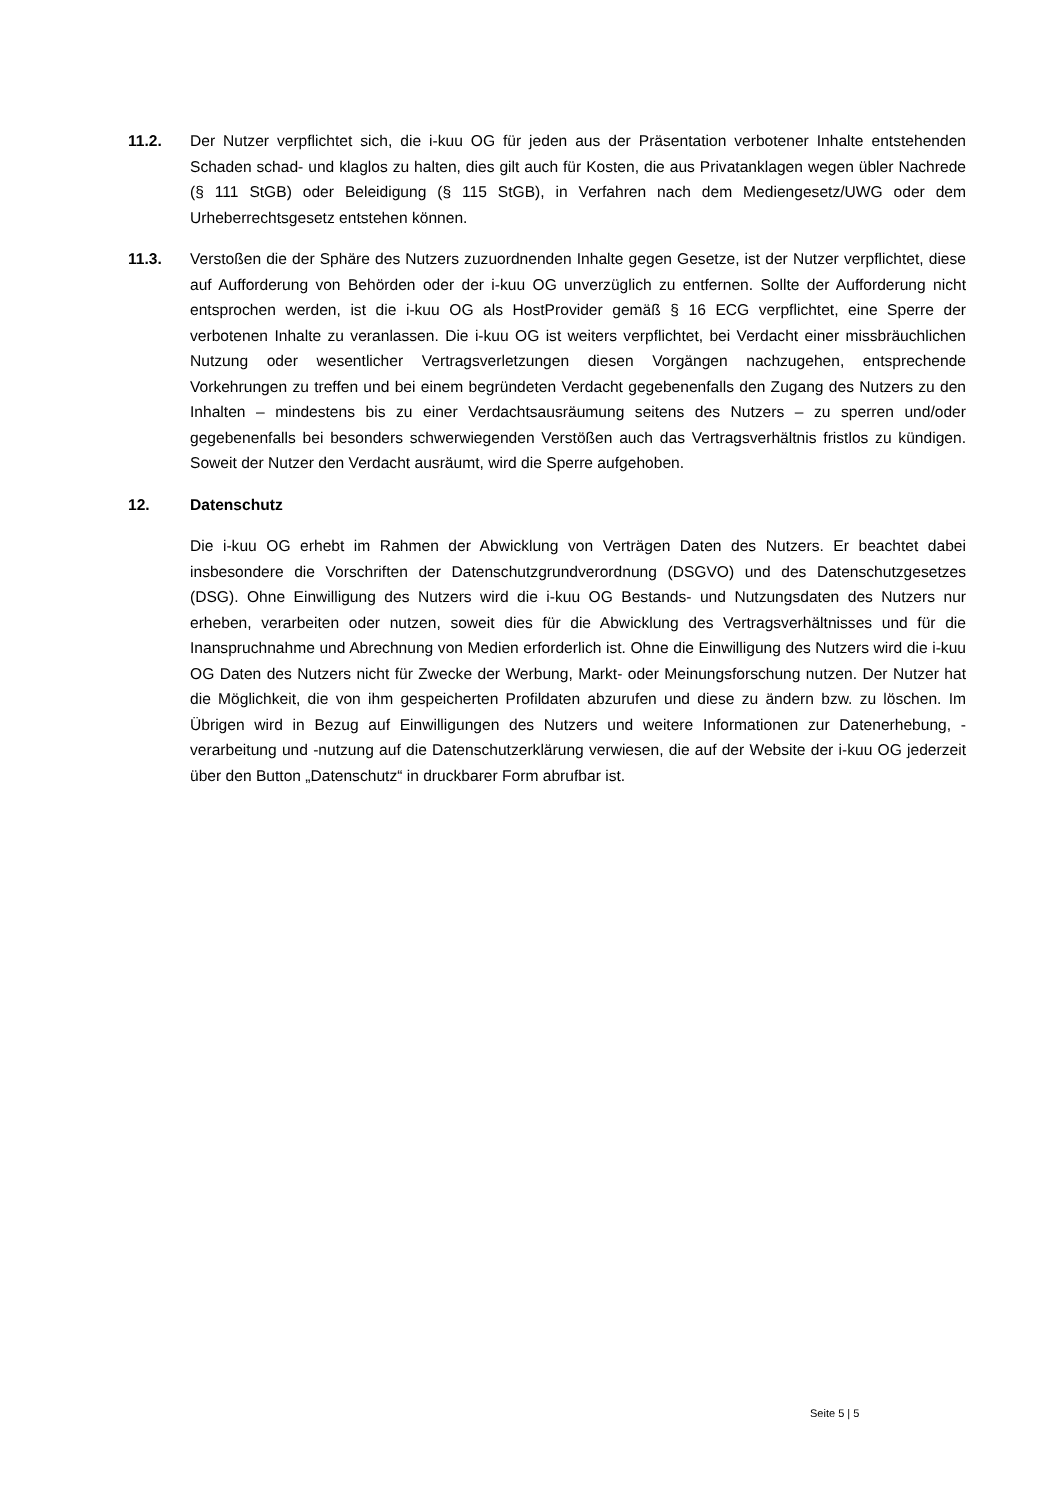11.2. Der Nutzer verpflichtet sich, die i-kuu OG für jeden aus der Präsentation verbotener Inhalte entstehenden Schaden schad- und klaglos zu halten, dies gilt auch für Kosten, die aus Privatanklagen wegen übler Nachrede (§ 111 StGB) oder Beleidigung (§ 115 StGB), in Verfahren nach dem Mediengesetz/UWG oder dem Urheberrechtsgesetz entstehen können.
11.3. Verstoßen die der Sphäre des Nutzers zuzuordnenden Inhalte gegen Gesetze, ist der Nutzer verpflichtet, diese auf Aufforderung von Behörden oder der i-kuu OG unverzüglich zu entfernen. Sollte der Aufforderung nicht entsprochen werden, ist die i-kuu OG als HostProvider gemäß § 16 ECG verpflichtet, eine Sperre der verbotenen Inhalte zu veranlassen. Die i-kuu OG ist weiters verpflichtet, bei Verdacht einer missbräuchlichen Nutzung oder wesentlicher Vertragsverletzungen diesen Vorgängen nachzugehen, entsprechende Vorkehrungen zu treffen und bei einem begründeten Verdacht gegebenenfalls den Zugang des Nutzers zu den Inhalten – mindestens bis zu einer Verdachtsausräumung seitens des Nutzers – zu sperren und/oder gegebenenfalls bei besonders schwerwiegenden Verstößen auch das Vertragsverhältnis fristlos zu kündigen. Soweit der Nutzer den Verdacht ausräumt, wird die Sperre aufgehoben.
12. Datenschutz
Die i-kuu OG erhebt im Rahmen der Abwicklung von Verträgen Daten des Nutzers. Er beachtet dabei insbesondere die Vorschriften der Datenschutzgrundverordnung (DSGVO) und des Datenschutzgesetzes (DSG). Ohne Einwilligung des Nutzers wird die i-kuu OG Bestands- und Nutzungsdaten des Nutzers nur erheben, verarbeiten oder nutzen, soweit dies für die Abwicklung des Vertragsverhältnisses und für die Inanspruchnahme und Abrechnung von Medien erforderlich ist. Ohne die Einwilligung des Nutzers wird die i-kuu OG Daten des Nutzers nicht für Zwecke der Werbung, Markt- oder Meinungsforschung nutzen. Der Nutzer hat die Möglichkeit, die von ihm gespeicherten Profildaten abzurufen und diese zu ändern bzw. zu löschen. Im Übrigen wird in Bezug auf Einwilligungen des Nutzers und weitere Informationen zur Datenerhebung, -verarbeitung und -nutzung auf die Datenschutzerklärung verwiesen, die auf der Website der i-kuu OG jederzeit über den Button „Datenschutz“ in druckbarer Form abrufbar ist.
Seite 5 | 5